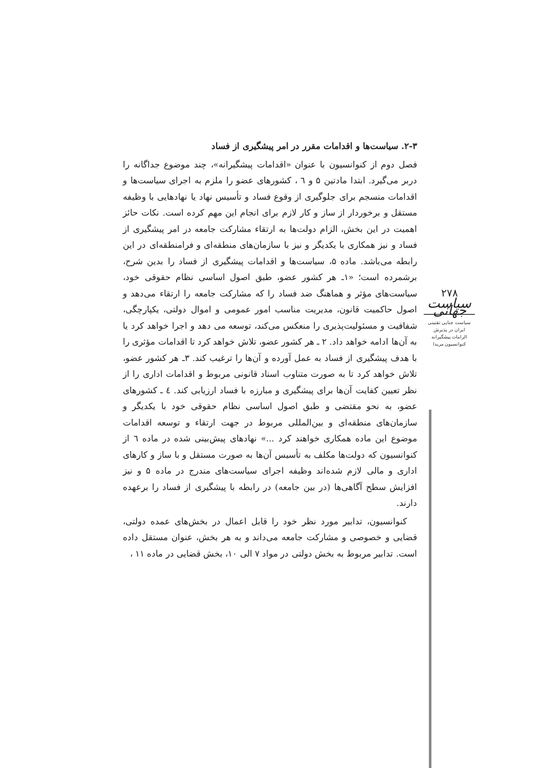۲-۳. سیاست‌ها و اقدامات مقرر در امر پیشگیری از فساد
فصل دوم از کنوانسیون با عنوان «اقدامات پیشگیرانه»، چند موضوع جداگانه را دربر می‌گیرد. ابتدا مادتین ۵ و ٦ ، کشورهای عضو را ملزم به اجرای سیاست‌ها و اقدامات منسجم برای جلوگیری از وقوع فساد و تأسیس نهاد یا نهادهایی با وظیفه مستقل و برخوردار از ساز و کار لازم برای انجام این مهم کرده است. نکات حائز اهمیت در این بخش، الزام دولت‌ها به ارتقاء مشارکت جامعه در امر پیشگیری از فساد و نیز همکاری با یکدیگر و نیز با سازمان‌های منطقه‌ای و فرامنطقه‌ای در این رابطه می‌باشد. ماده ۵، سیاست‌ها و اقدامات پیشگیری از فساد را بدین شرح، برشمرده است؛ «۱ـ هر کشور عضو، طبق اصول اساسی نظام حقوقی خود، سیاست‌های مؤثر و هماهنگ ضد فساد را که مشارکت جامعه را ارتقاء می‌دهد و اصول حاکمیت قانون، مدیریت مناسب امور عمومی و اموال دولتی، یکپارچگی، شفافیت و مسئولیت‌پذیری را منعکس می‌کند، توسعه می دهد و اجرا خواهد کرد یا به آن‌ها ادامه خواهد داد. ۲ ـ هر کشور عضو، تلاش خواهد کرد تا اقدامات مؤثری را با هدف پیشگیری از فساد به عمل آورده و آن‌ها را ترغیب کند. ۳ـ هر کشور عضو، تلاش خواهد کرد تا به صورت متناوب اسناد قانونی مربوط و اقدامات اداری را از نظر تعیین کفایت آن‌ها برای پیشگیری و مبارزه با فساد ارزیابی کند. ٤ ـ کشورهای عضو، به نحو مقتضی و طبق اصول اساسی نظام حقوقی خود با یکدیگر و سازمان‌های منطقه‌ای و بین‌المللی مربوط در جهت ارتقاء و توسعه اقدامات موضوع این ماده همکاری خواهند کرد ...» نهادهای پیش‌بینی شده در ماده ٦ از کنوانسیون که دولت‌ها مکلف به تأسیس آن‌ها به صورت مستقل و با ساز و کارهای اداری و مالی لازم شده‌اند وظیفه اجرای سیاست‌های مندرج در ماده ۵ و نیز افزایش سطح آگاهی‌ها (در بین جامعه) در رابطه با پیشگیری از فساد را برعهده دارند.
کنوانسیون، تدابیر مورد نظر خود را قابل اعمال در بخش‌های عمده دولتی، قضایی و خصوصی و مشارکت جامعه می‌داند و به هر بخش، عنوان مستقل داده است. تدابیر مربوط به بخش دولتی در مواد ۷ الی ۱۰، بخش قضایی در ماده ۱۱ ،
۲۷۸
سیاست جهانی
سیاست جنایی تقنینی
ایران در پذیرش
الزامات پیشگیرانه
کنوانسیون مریدا